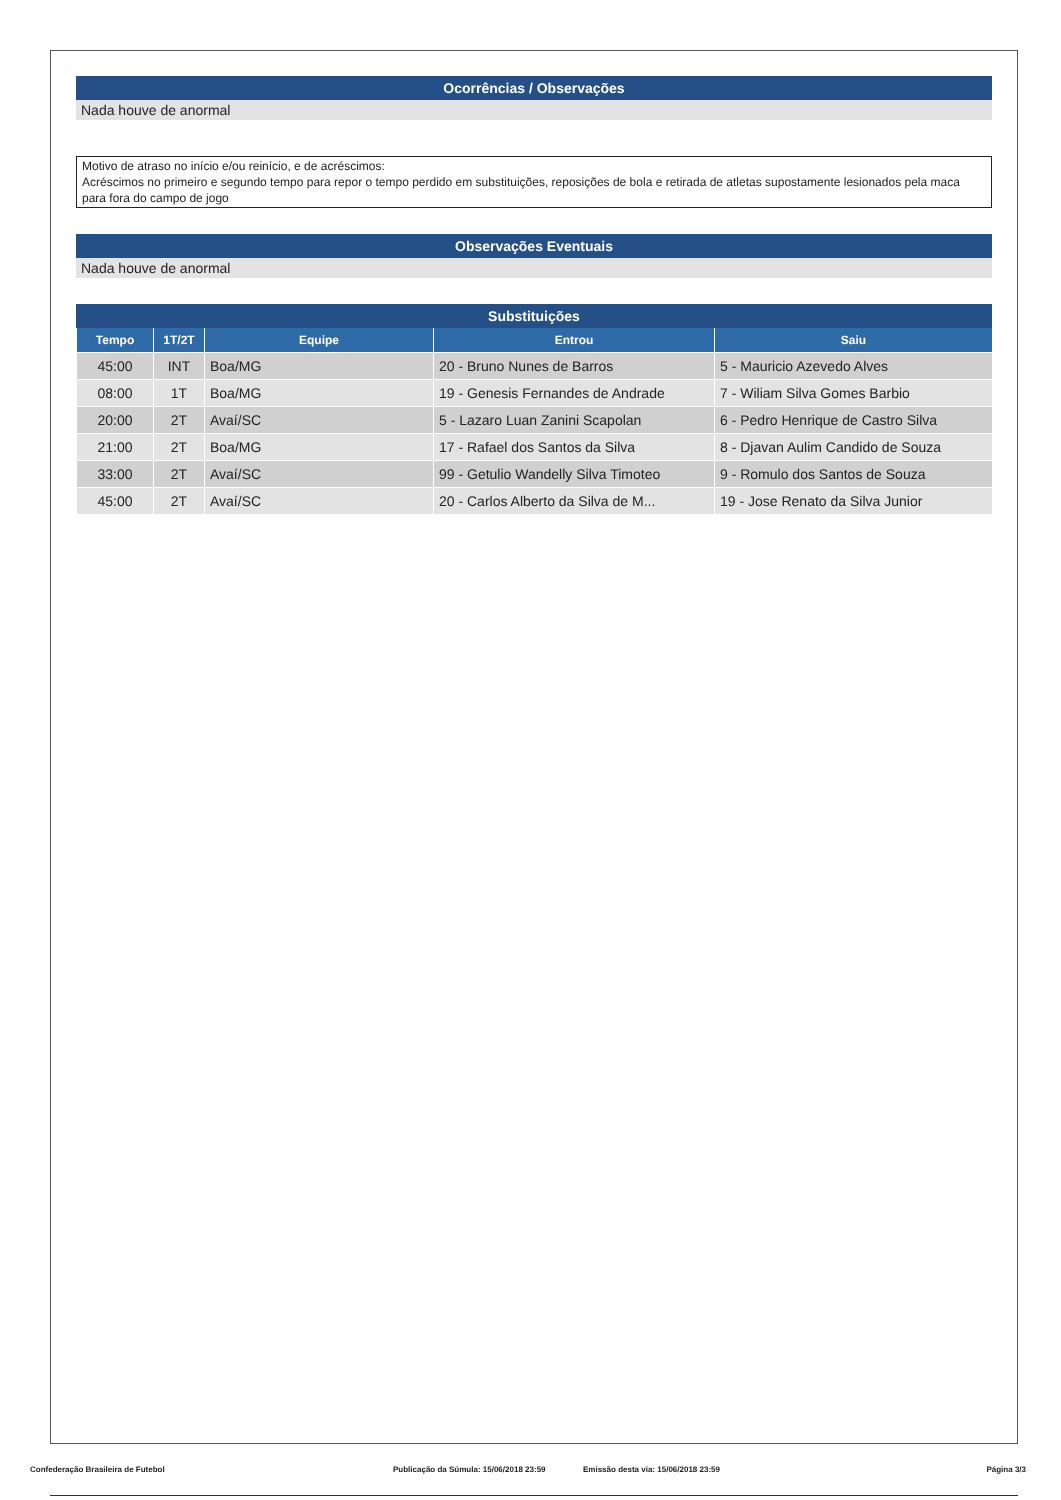Ocorrências / Observações
Nada houve de anormal
Motivo de atraso no início e/ou reinício, e de acréscimos:
Acréscimos no primeiro e segundo tempo para repor o tempo perdido em substituições, reposições de bola e retirada de atletas supostamente lesionados pela maca para fora do campo de jogo
Observações Eventuais
Nada houve de anormal
Substituições
| Tempo | 1T/2T | Equipe | Entrou | Saiu |
| --- | --- | --- | --- | --- |
| 45:00 | INT | Boa/MG | 20 - Bruno Nunes de Barros | 5 - Mauricio Azevedo Alves |
| 08:00 | 1T | Boa/MG | 19 - Genesis Fernandes de Andrade | 7 - Wiliam Silva Gomes Barbio |
| 20:00 | 2T | Avaí/SC | 5 - Lazaro Luan Zanini Scapolan | 6 - Pedro Henrique de Castro Silva |
| 21:00 | 2T | Boa/MG | 17 - Rafael dos Santos da Silva | 8 - Djavan Aulim Candido de Souza |
| 33:00 | 2T | Avaí/SC | 99 - Getulio Wandelly Silva Timoteo | 9 - Romulo dos Santos de Souza |
| 45:00 | 2T | Avaí/SC | 20 - Carlos Alberto da Silva de M... | 19 - Jose Renato da Silva Junior |
Confederação Brasileira de Futebol Publicação da Súmula: 15/06/2018 23:59 Emissão desta via: 15/06/2018 23:59 Página 3/3